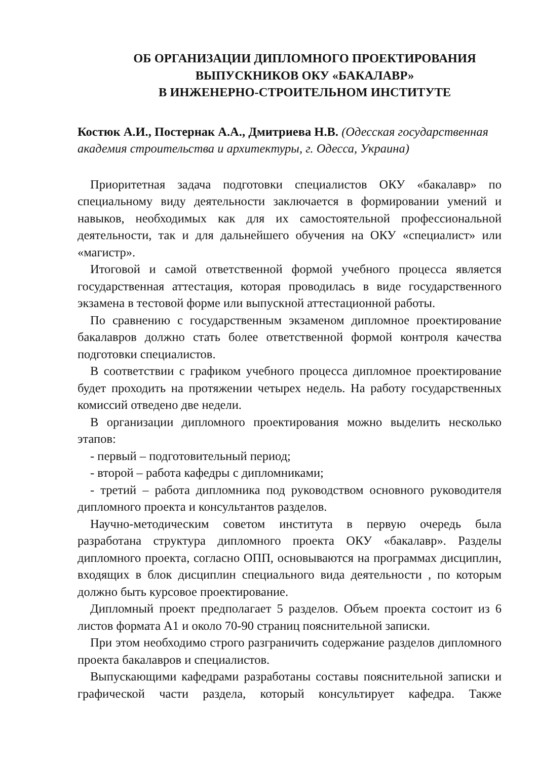ОБ ОРГАНИЗАЦИИ ДИПЛОМНОГО ПРОЕКТИРОВАНИЯ
ВЫПУСКНИКОВ ОКУ «БАКАЛАВР»
В ИНЖЕНЕРНО-СТРОИТЕЛЬНОМ ИНСТИТУТЕ
Костюк А.И., Постернак А.А., Дмитриева Н.В. (Одесская государственная академия строительства и архитектуры, г. Одесса, Украина)
Приоритетная задача подготовки специалистов ОКУ «бакалавр» по специальному виду деятельности заключается в формировании умений и навыков, необходимых как для их самостоятельной профессиональной деятельности, так и для дальнейшего обучения на ОКУ «специалист» или «магистр».
Итоговой и самой ответственной формой учебного процесса является государственная аттестация, которая проводилась в виде государственного экзамена в тестовой форме или выпускной аттестационной работы.
По сравнению с государственным экзаменом дипломное проектирование бакалавров должно стать более ответственной формой контроля качества подготовки специалистов.
В соответствии с графиком учебного процесса дипломное проектирование будет проходить на протяжении четырех недель. На работу государственных комиссий отведено две недели.
В организации дипломного проектирования можно выделить несколько этапов:
- первый – подготовительный период;
- второй – работа кафедры с дипломниками;
- третий – работа дипломника под руководством основного руководителя дипломного проекта и консультантов разделов.
Научно-методическим советом института в первую очередь была разработана структура дипломного проекта ОКУ «бакалавр». Разделы дипломного проекта, согласно ОПП, основываются на программах дисциплин, входящих в блок дисциплин специального вида деятельности , по которым должно быть курсовое проектирование.
Дипломный проект предполагает 5 разделов. Объем проекта состоит из 6 листов формата А1 и около 70-90 страниц пояснительной записки.
При этом необходимо строго разграничить содержание разделов дипломного проекта бакалавров и специалистов.
Выпускающими кафедрами разработаны составы пояснительной записки и графической части раздела, который консультирует кафедра. Также